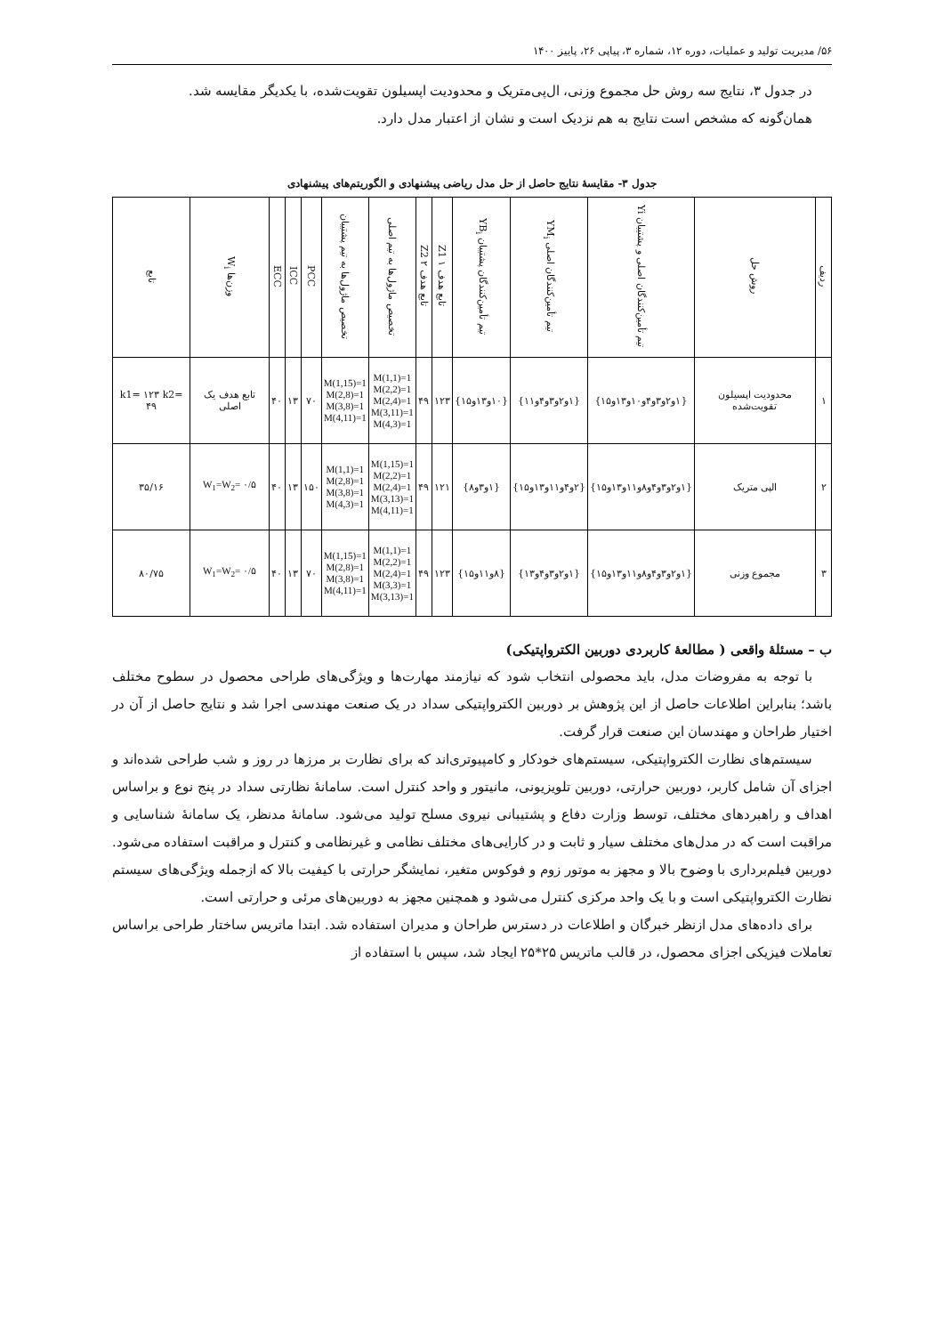۵۶/ مدیریت تولید و عملیات، دوره ۱۲، شماره ۳، پیاپی ۲۶، پاییز ۱۴۰۰
در جدول ۳، نتایج سه روش حل مجموع وزنی، ال‌پی‌متریک و محدودیت اپسیلون تقویت‌شده، با یکدیگر مقایسه شد.
همان‌گونه که مشخص است نتایج به هم نزدیک است و نشان از اعتبار مدل دارد.
جدول ۳- مقایسهٔ نتایج حاصل از حل مدل ریاضی پیشنهادی و الگوریتم‌های پیشنهادی
| ردیف | روش حل | تیم تأمین‌کنندگان اصلی و پشتیبان Yi | تیم تأمین‌کنندگان اصلی YM<sub>i</sub> | تیم تأمین‌کنندگان پشتیبان YB<sub>i</sub> | تابع هدف ۱ Z1 | تابع هدف ۲ Z2 | تخصیص ماژول‌ها به تیم اصلی | تخصیص ماژول‌ها به تیم پشتیبان | PCC | ICC | ECC | وزن‌ها W<sub>i</sub> | تابع |
| --- | --- | --- | --- | --- | --- | --- | --- | --- | --- | --- | --- | --- | --- |
| ۱ | محدودیت اپسیلون تقویت‌شده | {۱و۲و۳و۴و۱۰و۱۳و۱۵} | {۱و۲و۳و۴و۱۱} | {۱۰و۱۳و۱۵} | ۱۲۳ | ۴۹ | M(1,1)=1 M(2,2)=1 M(2,4)=1 M(3,11)=1 M(4,3)=1 | M(1,15)=1 M(2,8)=1 M(3,8)=1 M(4,11)=1 | ۷۰ | ۱۳ | ۴۰ | تابع هدف یک اصلی | k1= ۱۲۳ k2= ۴۹ |
| ۲ | الپی متریک | {۱و۲و۳و۴و۸و۱۱و۱۳و۱۵} | {۲و۴و۱۱و۱۳و۱۵} | {۱و۳و۸} | ۱۲۱ | ۴۹ | M(1,15)=1 M(2,2)=1 M(2,4)=1 M(3,13)=1 M(4,11)=1 | M(1,1)=1 M(2,8)=1 M(3,8)=1 M(4,3)=1 | ۱۵۰ | ۱۳ | ۴۰ | W<sub>1</sub>=W<sub>2</sub>= ۰/۵ | ۳۵/۱۶ |
| ۳ | مجموع وزنی | {۱و۲و۳و۴و۸و۱۱و۱۳و۱۵} | {۱و۲و۳و۴و۱۳} | {۸و۱۱و۱۵} | ۱۲۳ | ۴۹ | M(1,1)=1 M(2,2)=1 M(2,4)=1 M(3,3)=1 M(3,13)=1 | M(1,15)=1 M(2,8)=1 M(3,8)=1 M(4,11)=1 | ۷۰ | ۱۳ | ۴۰ | W<sub>1</sub>=W<sub>2</sub>= ۰/۵ | ۸۰/۷۵ |
ب – مسئلهٔ واقعی ( مطالعهٔ کاربردی دوربین الکترواپتیکی)
با توجه به مفروضات مدل، باید محصولی انتخاب شود که نیازمند مهارت‌ها و ویژگی‌های طراحی محصول در سطوح مختلف باشد؛ بنابراین اطلاعات حاصل از این پژوهش بر دوربین الکترواپتیکی سداد در یک صنعت مهندسی اجرا شد و نتایج حاصل از آن در اختیار طراحان و مهندسان این صنعت قرار گرفت.
سیستم‌های نظارت الکترواپتیکی، سیستم‌های خودکار و کامپیوتری‌اند که برای نظارت بر مرزها در روز و شب طراحی شده‌اند و اجزای آن شامل کاربر، دوربین حرارتی، دوربین تلویزیونی، مانیتور و واحد کنترل است. سامانهٔ نظارتی سداد در پنج نوع و براساس اهداف و راهبردهای مختلف، توسط وزارت دفاع و پشتیبانی نیروی مسلح تولید می‌شود. سامانهٔ مدنظر، یک سامانهٔ شناسایی و مراقبت است که در مدل‌های مختلف سیار و ثابت و در کارایی‌های مختلف نظامی و غیرنظامی و کنترل و مراقبت استفاده می‌شود. دوربین فیلم‌برداری با وضوح بالا و مجهز به موتور زوم و فوکوس متغیر، نمایشگر حرارتی با کیفیت بالا که ازجمله ویژگی‌های سیستم نظارت الکترواپتیکی است و با یک واحد مرکزی کنترل می‌شود و همچنین مجهز به دوربین‌های مرئی و حرارتی است.
برای داده‌های مدل ازنظر خبرگان و اطلاعات در دسترس طراحان و مدیران استفاده شد. ابتدا ماتریس ساختار طراحی براساس تعاملات فیزیکی اجزای محصول، در قالب ماتریس ۲۵*۲۵ ایجاد شد، سپس با استفاده از